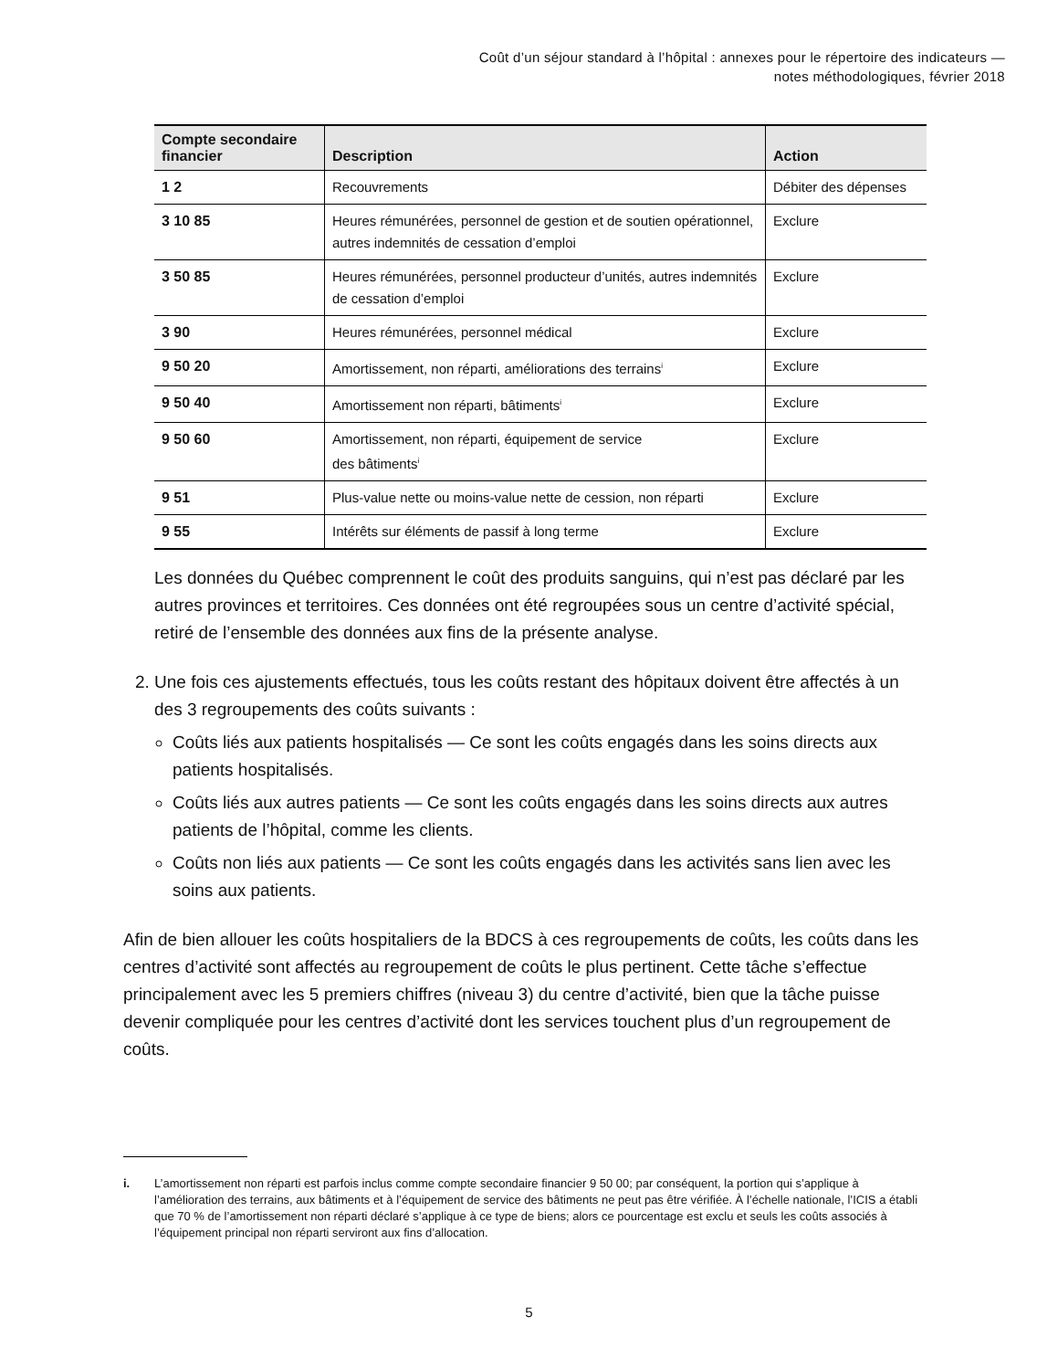Coût d’un séjour standard à l’hôpital : annexes pour le répertoire des indicateurs —
notes méthodologiques, février 2018
| Compte secondaire financier | Description | Action |
| --- | --- | --- |
| 1 2 | Recouvrements | Débiter des dépenses |
| 3 10 85 | Heures rémunérées, personnel de gestion et de soutien opérationnel, autres indemnités de cessation d’emploi | Exclure |
| 3 50 85 | Heures rémunérées, personnel producteur d’unités, autres indemnités de cessation d’emploi | Exclure |
| 3 90 | Heures rémunérées, personnel médical | Exclure |
| 9 50 20 | Amortissement, non réparti, améliorations des terrains<sup>i</sup> | Exclure |
| 9 50 40 | Amortissement non réparti, bâtiments<sup>i</sup> | Exclure |
| 9 50 60 | Amortissement, non réparti, équipement de service des bâtiments<sup>i</sup> | Exclure |
| 9 51 | Plus-value nette ou moins-value nette de cession, non réparti | Exclure |
| 9 55 | Intérêts sur éléments de passif à long terme | Exclure |
Les données du Québec comprennent le coût des produits sanguins, qui n’est pas déclaré par les autres provinces et territoires. Ces données ont été regroupées sous un centre d’activité spécial, retiré de l’ensemble des données aux fins de la présente analyse.
2. Une fois ces ajustements effectués, tous les coûts restant des hôpitaux doivent être affectés à un des 3 regroupements des coûts suivants :
Coûts liés aux patients hospitalisés — Ce sont les coûts engagés dans les soins directs aux patients hospitalisés.
Coûts liés aux autres patients — Ce sont les coûts engagés dans les soins directs aux autres patients de l’hôpital, comme les clients.
Coûts non liés aux patients — Ce sont les coûts engagés dans les activités sans lien avec les soins aux patients.
Afin de bien allouer les coûts hospitaliers de la BDCS à ces regroupements de coûts, les coûts dans les centres d’activité sont affectés au regroupement de coûts le plus pertinent. Cette tâche s’effectue principalement avec les 5 premiers chiffres (niveau 3) du centre d’activité, bien que la tâche puisse devenir compliquée pour les centres d’activité dont les services touchent plus d’un regroupement de coûts.
i. L’amortissement non réparti est parfois inclus comme compte secondaire financier 9 50 00; par conséquent, la portion qui s’applique à l’amélioration des terrains, aux bâtiments et à l’équipement de service des bâtiments ne peut pas être vérifiée. À l’échelle nationale, l’ICIS a établi que 70 % de l’amortissement non réparti déclaré s’applique à ce type de biens; alors ce pourcentage est exclu et seuls les coûts associés à l’équipement principal non réparti serviront aux fins d’allocation.
5